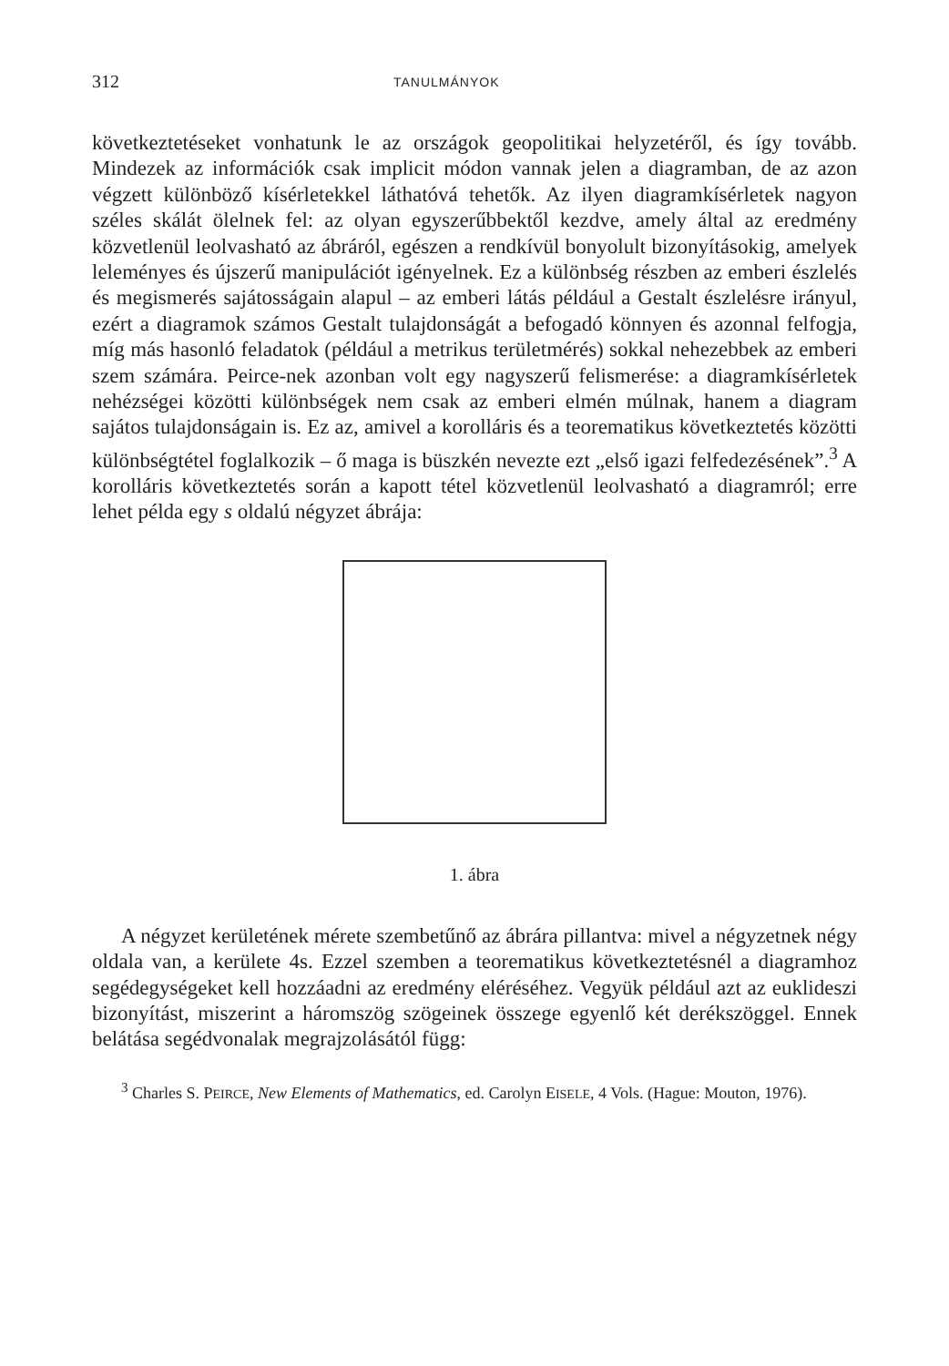312 TANULMÁNYOK
következtetéseket vonhatunk le az országok geopolitikai helyzetéről, és így tovább. Mindezek az információk csak implicit módon vannak jelen a diagramban, de az azon végzett különböző kísérletekkel láthatóvá tehetők. Az ilyen diagramkísérletek nagyon széles skálát ölelnek fel: az olyan egyszerűbbektől kezdve, amely által az eredmény közvetlenül leolvasható az ábráról, egészen a rendkívül bonyolult bizonyításokig, amelyek leleményes és újszerű manipulációt igényelnek. Ez a különbség részben az emberi észlelés és megismerés sajátosságain alapul – az emberi látás például a Gestalt észlelésre irányul, ezért a diagramok számos Gestalt tulajdonságát a befogadó könnyen és azonnal felfogja, míg más hasonló feladatok (például a metrikus területmérés) sokkal nehezebbek az emberi szem számára. Peirce-nek azonban volt egy nagyszerű felismerése: a diagramkísérletek nehézségei közötti különbségek nem csak az emberi elmén múlnak, hanem a diagram sajátos tulajdonságain is. Ez az, amivel a korolláris és a teorematikus következtetés közötti különbségtétel foglalkozik – ő maga is büszkén nevezte ezt „első igazi felfedezésének”.<sup>3</sup> A korolláris következtetés során a kapott tétel közvetlenül leolvasható a diagramról; erre lehet példa egy s oldalú négyzet ábrája:
1. ábra
A négyzet kerületének mérete szembetűnő az ábrára pillantva: mivel a négyzetnek négy oldala van, a kerülete 4s. Ezzel szemben a teorematikus következtetésnél a diagramhoz segédegységeket kell hozzáadni az eredmény eléréséhez. Vegyük például azt az euklideszi bizonyítást, miszerint a háromszög szögeinek összege egyenlő két derékszöggel. Ennek belátása segédvonalak megrajzolásától függ:
<sup>3</sup> Charles S. PEIRCE, New Elements of Mathematics, ed. Carolyn EISELE, 4 Vols. (Hague: Mouton, 1976).